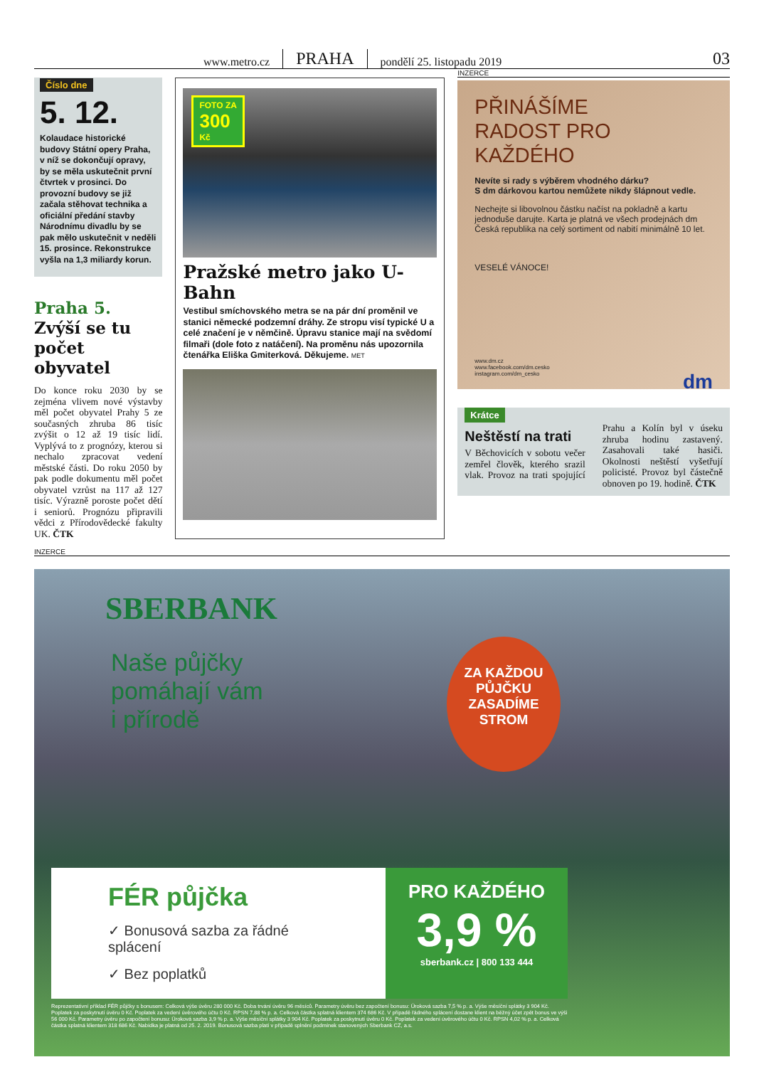www.metro.cz PRAHA pondělí 25. listopadu 2019 03
Číslo dne
5. 12.
Kolaudace historické budovy Státní opery Praha, v níž se dokončují opravy, by se měla uskutečnit první čtvrtek v prosinci. Do provozní budovy se již začala stěhovat technika a oficiální předání stavby Národnímu divadlu by se pak mělo uskutečnit v neděli 15. prosince. Rekonstrukce vyšla na 1,3 miliardy korun.
Praha 5.
Zvýší se tu počet obyvatel
Do konce roku 2030 by se zejména vlivem nové výstavby měl počet obyvatel Prahy 5 ze současných zhruba 86 tisíc zvýšit o 12 až 19 tisíc lidí. Vyplývá to z prognózy, kterou si nechalo zpracovat vedení městské části. Do roku 2050 by pak podle dokumentu měl počet obyvatel vzrůst na 117 až 127 tisíc. Výrazně poroste počet dětí i seniorů. Prognózu připravili vědci z Přírodovědecké fakulty UK. ČTK
FOTO ZA
300
Kč
Pražské metro jako U-Bahn
Vestibul smíchovského metra se na pár dní proměnil ve stanici německé podzemní dráhy. Ze stropu visí typické U a celé značení je v němčině. Úpravu stanice mají na svědomí filmaři (dole foto z natáčení). Na proměnu nás upozornila čtenářka Eliška Gmiterková. Děkujeme. MET
INZERCE
PŘINÁŠÍME
RADOST PRO KAŽDÉHO
Nevíte si rady s výběrem vhodného dárku?
S dm dárkovou kartou nemůžete nikdy šlápnout vedle.
Nechejte si libovolnou částku načíst na pokladně a kartu jednoduše darujte. Karta je platná ve všech prodejnách dm Česká republika na celý sortiment od nabití minimálně 10 let.
VESELÉ VÁNOCE!
www.dm.cz
www.facebook.com/dm.cesko
instagram.com/dm_cesko dm
Krátce
Neštěstí na trati
V Běchovicích v sobotu večer zemřel člověk, kterého srazil vlak. Provoz na trati spojující Prahu a Kolín byl v úseku zhruba hodinu zastavený. Zasahovali také hasiči. Okolnosti neštěstí vyšetřují policisté. Provoz byl částečně obnoven po 19. hodině. ČTK
INZERCE
SBERBANK
Naše půjčky
pomáhají vám
i přírodě
ZA KAŽDOU
PŮJČKU
ZASADÍME
STROM
FÉR půjčka
✓ Bonusová sazba za řádné splácení
✓ Bez poplatků
PRO KAŽDÉHO
3,9 %
sberbank.cz | 800 133 444
Reprezentativní příklad FÉR půjčky s bonusem: Celková výše úvěru 280 000 Kč. Doba trvání úvěru 96 měsíců. Parametry úvěru bez započtení bonusu: Úroková sazba 7,5 % p. a. Výše měsíční splátky 3 904 Kč. Poplatek za poskytnutí úvěru 0 Kč. Poplatek za vedení úvěrového účtu 0 Kč. RPSN 7,88 % p. a. Celková částka splatná klientem 374 686 Kč. V případě řádného splácení dostane klient na běžný účet zpět bonus ve výši 56 000 Kč. Parametry úvěru po započtení bonusu: Úroková sazba 3,9 % p. a. Výše měsíční splátky 3 904 Kč. Poplatek za poskytnutí úvěru 0 Kč. Poplatek za vedení úvěrového účtu 0 Kč. RPSN 4,02 % p. a. Celková částka splatná klientem 318 686 Kč. Nabídka je platná od 25. 2. 2019. Bonusová sazba platí v případě splnění podmínek stanovených Sberbank CZ, a.s.